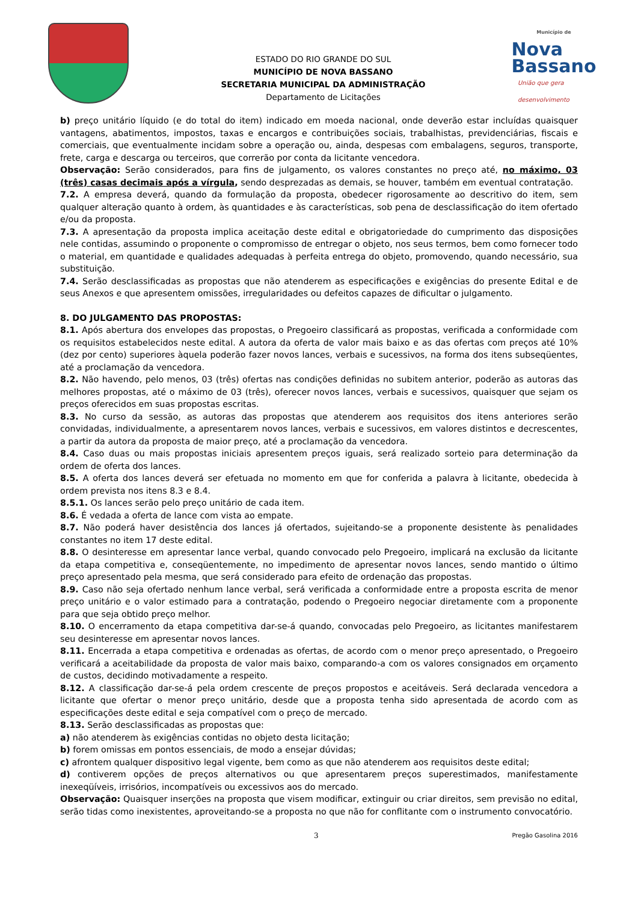ESTADO DO RIO GRANDE DO SUL
MUNICÍPIO DE NOVA BASSANO
SECRETARIA MUNICIPAL DA ADMINISTRAÇÃO
Departamento de Licitações
Município de
Nova
Bassano
União que gera desenvolvimento
b) preço unitário líquido (e do total do item) indicado em moeda nacional, onde deverão estar incluídas quaisquer vantagens, abatimentos, impostos, taxas e encargos e contribuições sociais, trabalhistas, previdenciárias, fiscais e comerciais, que eventualmente incidam sobre a operação ou, ainda, despesas com embalagens, seguros, transporte, frete, carga e descarga ou terceiros, que correrão por conta da licitante vencedora.
Observação: Serão considerados, para fins de julgamento, os valores constantes no preço até, no máximo, 03 (três) casas decimais após a vírgula, sendo desprezadas as demais, se houver, também em eventual contratação.
7.2. A empresa deverá, quando da formulação da proposta, obedecer rigorosamente ao descritivo do item, sem qualquer alteração quanto à ordem, às quantidades e às características, sob pena de desclassificação do item ofertado e/ou da proposta.
7.3. A apresentação da proposta implica aceitação deste edital e obrigatoriedade do cumprimento das disposições nele contidas, assumindo o proponente o compromisso de entregar o objeto, nos seus termos, bem como fornecer todo o material, em quantidade e qualidades adequadas à perfeita entrega do objeto, promovendo, quando necessário, sua substituição.
7.4. Serão desclassificadas as propostas que não atenderem as especificações e exigências do presente Edital e de seus Anexos e que apresentem omissões, irregularidades ou defeitos capazes de dificultar o julgamento.
8. DO JULGAMENTO DAS PROPOSTAS:
8.1. Após abertura dos envelopes das propostas, o Pregoeiro classificará as propostas, verificada a conformidade com os requisitos estabelecidos neste edital. A autora da oferta de valor mais baixo e as das ofertas com preços até 10% (dez por cento) superiores àquela poderão fazer novos lances, verbais e sucessivos, na forma dos itens subseqüentes, até a proclamação da vencedora.
8.2. Não havendo, pelo menos, 03 (três) ofertas nas condições definidas no subitem anterior, poderão as autoras das melhores propostas, até o máximo de 03 (três), oferecer novos lances, verbais e sucessivos, quaisquer que sejam os preços oferecidos em suas propostas escritas.
8.3. No curso da sessão, as autoras das propostas que atenderem aos requisitos dos itens anteriores serão convidadas, individualmente, a apresentarem novos lances, verbais e sucessivos, em valores distintos e decrescentes, a partir da autora da proposta de maior preço, até a proclamação da vencedora.
8.4. Caso duas ou mais propostas iniciais apresentem preços iguais, será realizado sorteio para determinação da ordem de oferta dos lances.
8.5. A oferta dos lances deverá ser efetuada no momento em que for conferida a palavra à licitante, obedecida à ordem prevista nos itens 8.3 e 8.4.
8.5.1. Os lances serão pelo preço unitário de cada item.
8.6. É vedada a oferta de lance com vista ao empate.
8.7. Não poderá haver desistência dos lances já ofertados, sujeitando-se a proponente desistente às penalidades constantes no item 17 deste edital.
8.8. O desinteresse em apresentar lance verbal, quando convocado pelo Pregoeiro, implicará na exclusão da licitante da etapa competitiva e, conseqüentemente, no impedimento de apresentar novos lances, sendo mantido o último preço apresentado pela mesma, que será considerado para efeito de ordenação das propostas.
8.9. Caso não seja ofertado nenhum lance verbal, será verificada a conformidade entre a proposta escrita de menor preço unitário e o valor estimado para a contratação, podendo o Pregoeiro negociar diretamente com a proponente para que seja obtido preço melhor.
8.10. O encerramento da etapa competitiva dar-se-á quando, convocadas pelo Pregoeiro, as licitantes manifestarem seu desinteresse em apresentar novos lances.
8.11. Encerrada a etapa competitiva e ordenadas as ofertas, de acordo com o menor preço apresentado, o Pregoeiro verificará a aceitabilidade da proposta de valor mais baixo, comparando-a com os valores consignados em orçamento de custos, decidindo motivadamente a respeito.
8.12. A classificação dar-se-á pela ordem crescente de preços propostos e aceitáveis. Será declarada vencedora a licitante que ofertar o menor preço unitário, desde que a proposta tenha sido apresentada de acordo com as especificações deste edital e seja compatível com o preço de mercado.
8.13. Serão desclassificadas as propostas que:
a) não atenderem às exigências contidas no objeto desta licitação;
b) forem omissas em pontos essenciais, de modo a ensejar dúvidas;
c) afrontem qualquer dispositivo legal vigente, bem como as que não atenderem aos requisitos deste edital;
d) contiverem opções de preços alternativos ou que apresentarem preços superestimados, manifestamente inexeqüíveis, irrisórios, incompatíveis ou excessivos aos do mercado.
Observação: Quaisquer inserções na proposta que visem modificar, extinguir ou criar direitos, sem previsão no edital, serão tidas como inexistentes, aproveitando-se a proposta no que não for conflitante com o instrumento convocatório.
3 Pregão Gasolina 2016